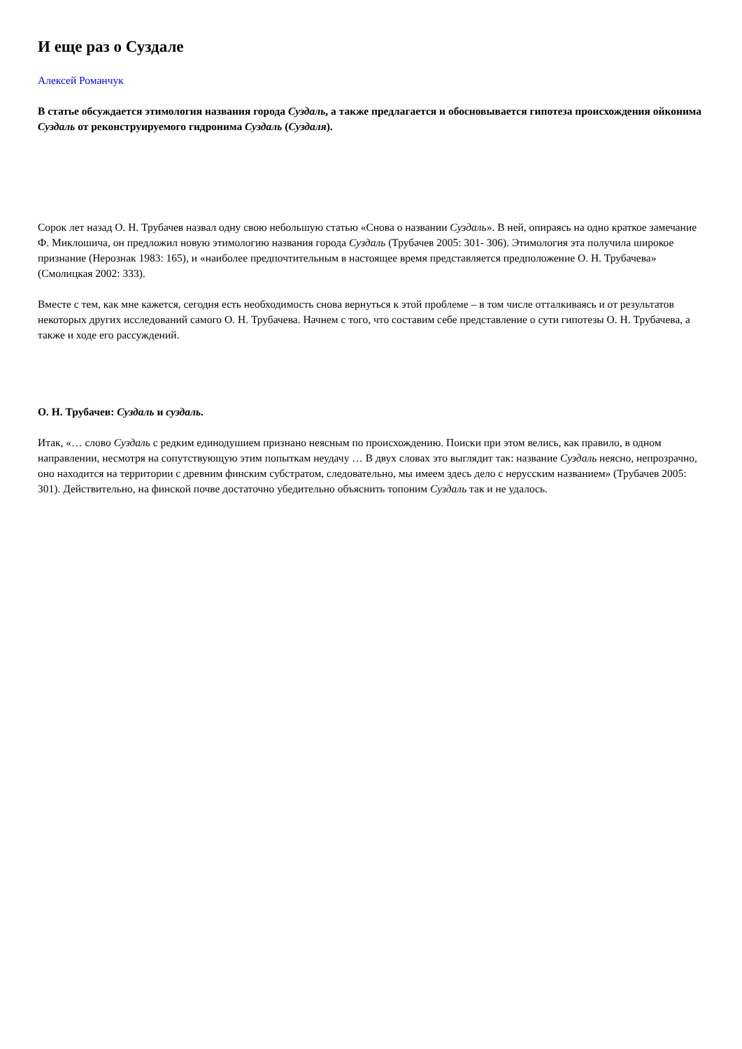И еще раз о Суздале
Алексей Романчук
В статье обсуждается этимология названия города Суздаль, а также предлагается и обосновывается гипотеза происхождения ойконима Суздаль от реконструируемого гидронима Суздаль (Суздаля).
Сорок лет назад О. Н. Трубачев назвал одну свою небольшую статью «Снова о названии Суздаль». В ней, опираясь на одно краткое замечание Ф. Миклошича, он предложил новую этимологию названия города Суздаль (Трубачев 2005: 301- 306). Этимология эта получила широкое признание (Нерознак 1983: 165), и «наиболее предпочтительным в настоящее время представляется предположение О. Н. Трубачева» (Смолицкая 2002: 333).
Вместе с тем, как мне кажется, сегодня есть необходимость снова вернуться к этой проблеме – в том числе отталкиваясь и от результатов некоторых других исследований самого О. Н. Трубачева. Начнем с того, что составим себе представление о сути гипотезы О. Н. Трубачева, а также и ходе его рассуждений.
О. Н. Трубачев: Суздаль и суздаль.
Итак, «… слово Суздаль с редким единодушием признано неясным по происхождению. Поиски при этом велись, как правило, в одном направлении, несмотря на сопутствующую этим попыткам неудачу … В двух словах это выглядит так: название Суздаль неясно, непрозрачно, оно находится на территории с древним финским субстратом, следовательно, мы имеем здесь дело с нерусским названием» (Трубачев 2005: 301). Действительно, на финской почве достаточно убедительно объяснить топоним Суздаль так и не удалось.